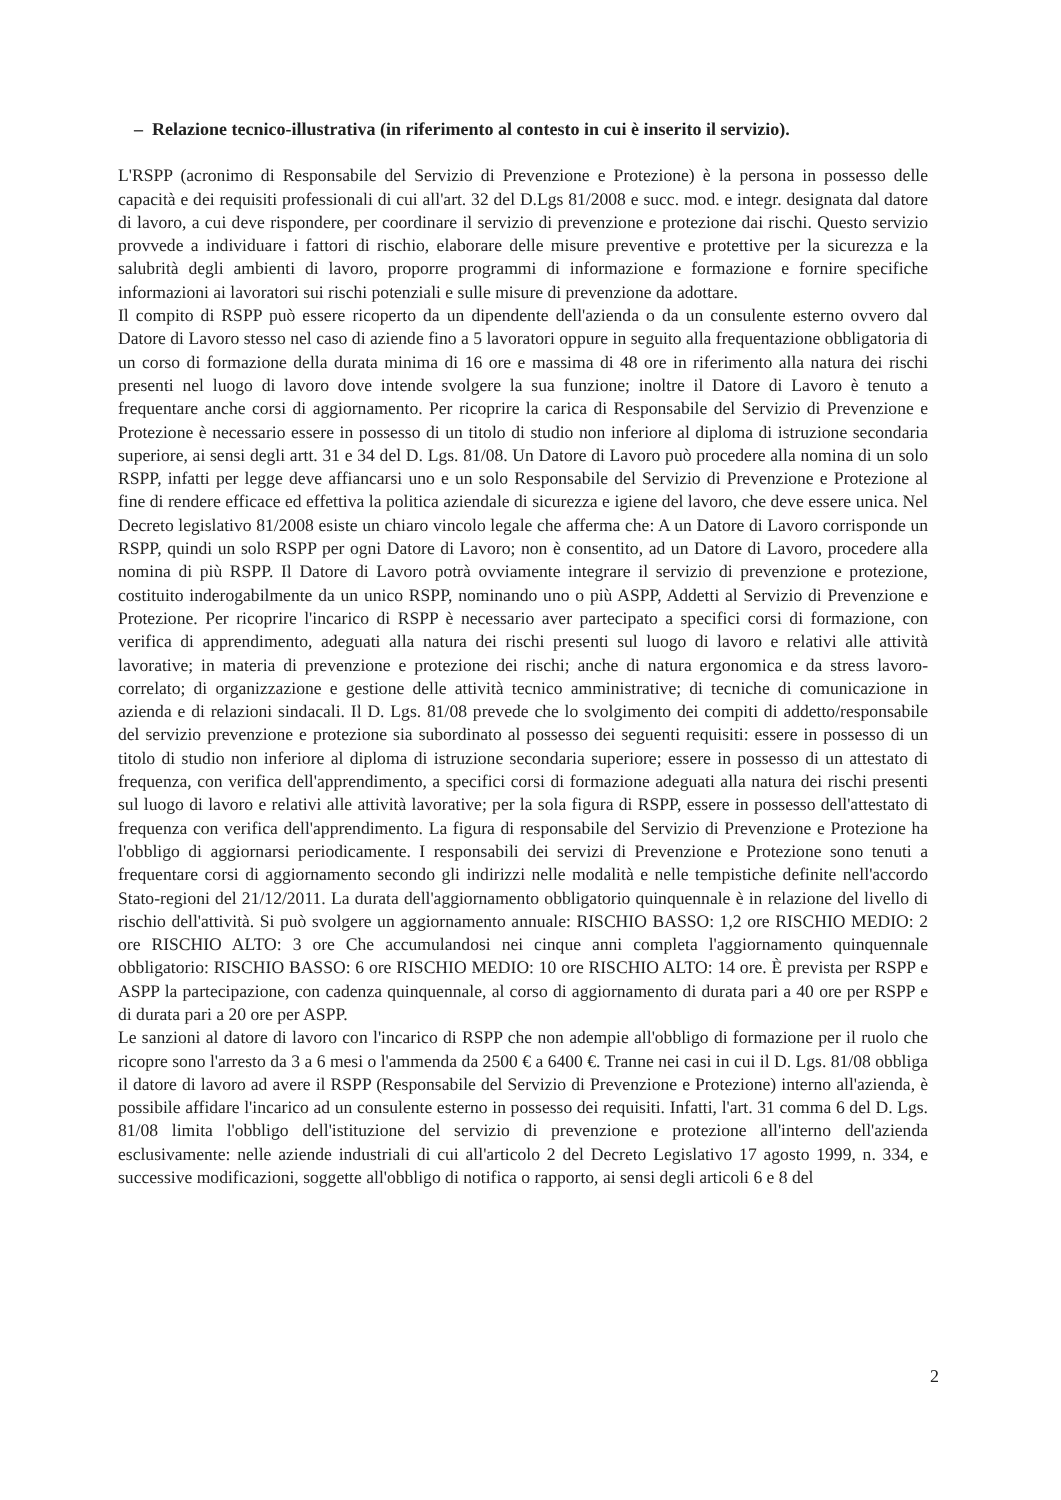– Relazione tecnico-illustrativa (in riferimento al contesto in cui è inserito il servizio).
L'RSPP (acronimo di Responsabile del Servizio di Prevenzione e Protezione) è la persona in possesso delle capacità e dei requisiti professionali di cui all'art. 32 del D.Lgs 81/2008 e succ. mod. e integr. designata dal datore di lavoro, a cui deve rispondere, per coordinare il servizio di prevenzione e protezione dai rischi. Questo servizio provvede a individuare i fattori di rischio, elaborare delle misure preventive e protettive per la sicurezza e la salubrità degli ambienti di lavoro, proporre programmi di informazione e formazione e fornire specifiche informazioni ai lavoratori sui rischi potenziali e sulle misure di prevenzione da adottare.
Il compito di RSPP può essere ricoperto da un dipendente dell'azienda o da un consulente esterno ovvero dal Datore di Lavoro stesso nel caso di aziende fino a 5 lavoratori oppure in seguito alla frequentazione obbligatoria di un corso di formazione della durata minima di 16 ore e massima di 48 ore in riferimento alla natura dei rischi presenti nel luogo di lavoro dove intende svolgere la sua funzione; inoltre il Datore di Lavoro è tenuto a frequentare anche corsi di aggiornamento. Per ricoprire la carica di Responsabile del Servizio di Prevenzione e Protezione è necessario essere in possesso di un titolo di studio non inferiore al diploma di istruzione secondaria superiore, ai sensi degli artt. 31 e 34 del D. Lgs. 81/08. Un Datore di Lavoro può procedere alla nomina di un solo RSPP, infatti per legge deve affiancarsi uno e un solo Responsabile del Servizio di Prevenzione e Protezione al fine di rendere efficace ed effettiva la politica aziendale di sicurezza e igiene del lavoro, che deve essere unica. Nel Decreto legislativo 81/2008 esiste un chiaro vincolo legale che afferma che: A un Datore di Lavoro corrisponde un RSPP, quindi un solo RSPP per ogni Datore di Lavoro; non è consentito, ad un Datore di Lavoro, procedere alla nomina di più RSPP. Il Datore di Lavoro potrà ovviamente integrare il servizio di prevenzione e protezione, costituito inderogabilmente da un unico RSPP, nominando uno o più ASPP, Addetti al Servizio di Prevenzione e Protezione. Per ricoprire l'incarico di RSPP è necessario aver partecipato a specifici corsi di formazione, con verifica di apprendimento, adeguati alla natura dei rischi presenti sul luogo di lavoro e relativi alle attività lavorative; in materia di prevenzione e protezione dei rischi; anche di natura ergonomica e da stress lavoro-correlato; di organizzazione e gestione delle attività tecnico amministrative; di tecniche di comunicazione in azienda e di relazioni sindacali. Il D. Lgs. 81/08 prevede che lo svolgimento dei compiti di addetto/responsabile del servizio prevenzione e protezione sia subordinato al possesso dei seguenti requisiti: essere in possesso di un titolo di studio non inferiore al diploma di istruzione secondaria superiore; essere in possesso di un attestato di frequenza, con verifica dell'apprendimento, a specifici corsi di formazione adeguati alla natura dei rischi presenti sul luogo di lavoro e relativi alle attività lavorative; per la sola figura di RSPP, essere in possesso dell'attestato di frequenza con verifica dell'apprendimento. La figura di responsabile del Servizio di Prevenzione e Protezione ha l'obbligo di aggiornarsi periodicamente. I responsabili dei servizi di Prevenzione e Protezione sono tenuti a frequentare corsi di aggiornamento secondo gli indirizzi nelle modalità e nelle tempistiche definite nell'accordo Stato-regioni del 21/12/2011. La durata dell'aggiornamento obbligatorio quinquennale è in relazione del livello di rischio dell'attività. Si può svolgere un aggiornamento annuale: RISCHIO BASSO: 1,2 ore RISCHIO MEDIO: 2 ore RISCHIO ALTO: 3 ore Che accumulandosi nei cinque anni completa l'aggiornamento quinquennale obbligatorio: RISCHIO BASSO: 6 ore RISCHIO MEDIO: 10 ore RISCHIO ALTO: 14 ore. È prevista per RSPP e ASPP la partecipazione, con cadenza quinquennale, al corso di aggiornamento di durata pari a 40 ore per RSPP e di durata pari a 20 ore per ASPP.
Le sanzioni al datore di lavoro con l'incarico di RSPP che non adempie all'obbligo di formazione per il ruolo che ricopre sono l'arresto da 3 a 6 mesi o l'ammenda da 2500 € a 6400 €. Tranne nei casi in cui il D. Lgs. 81/08 obbliga il datore di lavoro ad avere il RSPP (Responsabile del Servizio di Prevenzione e Protezione) interno all'azienda, è possibile affidare l'incarico ad un consulente esterno in possesso dei requisiti. Infatti, l'art. 31 comma 6 del D. Lgs. 81/08 limita l'obbligo dell'istituzione del servizio di prevenzione e protezione all'interno dell'azienda esclusivamente: nelle aziende industriali di cui all'articolo 2 del Decreto Legislativo 17 agosto 1999, n. 334, e successive modificazioni, soggette all'obbligo di notifica o rapporto, ai sensi degli articoli 6 e 8 del
2